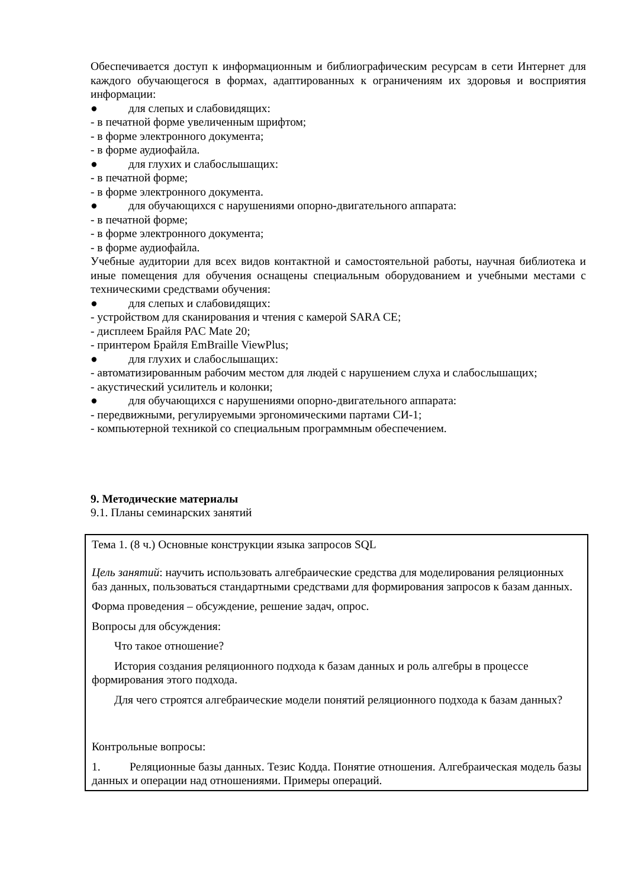Обеспечивается доступ к информационным и библиографическим ресурсам в сети Интернет для каждого обучающегося в формах, адаптированных к ограничениям их здоровья и восприятия информации:
● для слепых и слабовидящих:
- в печатной форме увеличенным шрифтом;
- в форме электронного документа;
- в форме аудиофайла.
● для глухих и слабослышащих:
- в печатной форме;
- в форме электронного документа.
● для обучающихся с нарушениями опорно-двигательного аппарата:
- в печатной форме;
- в форме электронного документа;
- в форме аудиофайла.
Учебные аудитории для всех видов контактной и самостоятельной работы, научная библиотека и иные помещения для обучения оснащены специальным оборудованием и учебными местами с техническими средствами обучения:
● для слепых и слабовидящих:
- устройством для сканирования и чтения с камерой SARA CE;
- дисплеем Брайля PAC Mate 20;
- принтером Брайля EmBraille ViewPlus;
● для глухих и слабослышащих:
- автоматизированным рабочим местом для людей с нарушением слуха и слабослышащих;
- акустический усилитель и колонки;
● для обучающихся с нарушениями опорно-двигательного аппарата:
- передвижными, регулируемыми эргономическими партами СИ-1;
- компьютерной техникой со специальным программным обеспечением.
9. Методические материалы
9.1. Планы семинарских занятий
| Тема 1. (8 ч.) Основные конструкции языка запросов SQL Цель занятий : научить использовать алгебраические средства для моделирования реляционных баз данных, пользоваться стандартными средствами для формирования запросов к базам данных. Форма проведения – обсуждение, решение задач, опрос. Вопросы для обсуждения: Что такое отношение? История создания реляционного подхода к базам данных и роль алгебры в процессе формирования этого подхода. Для чего строятся алгебраические модели понятий реляционного подхода к базам данных? Контрольные вопросы: 1. Реляционные базы данных. Тезис Кодда. Понятие отношения. Алгебраическая модель базы данных и операции над отношениями. Примеры операций. |